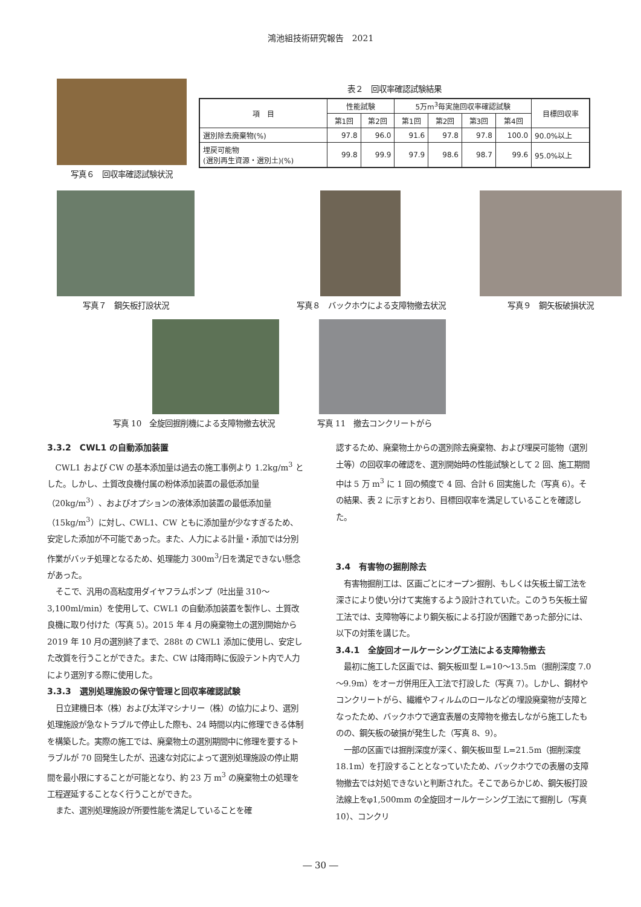鴻池組技術研究報告　2021
写真６　回収率確認試験状況 表２　回収率確認試験結果
| 項 目 | 性能試験 | | 5万m<sup>3</sup>毎実施回収率確認試験 | | | | 目標回収率 |
| --- | --- | --- | --- | --- | --- | --- | --- |
| | 第1回 | 第2回 | 第1回 | 第2回 | 第3回 | 第4回 | |
| 選別除去廃棄物(%) | 97.8 | 96.0 | 91.6 | 97.8 | 97.8 | 100.0 | 90.0%以上 |
| 埋戻可能物 (選別再生資源・選別土)(%) | 99.8 | 99.9 | 97.9 | 98.6 | 98.7 | 99.6 | 95.0%以上 |
写真７　鋼矢板打設状況 写真８　バックホウによる支障物撤去状況 写真９　鋼矢板破損状況
写真 10　全旋回掘削機による支障物撤去状況
写真 11　撤去コンクリートがら
3.3.2　CWL1 の自動添加装置
CWL1 および CW の基本添加量は過去の施工事例より 1.2kg/m<sup>3</sup> とした。しかし、土質改良機付属の粉体添加装置の最低添加量（20kg/m<sup>3</sup>）、およびオプションの液体添加装置の最低添加量（15kg/m<sup>3</sup>）に対し、CWL1、CW ともに添加量が少なすぎるため、安定した添加が不可能であった。また、人力による計量・添加では分別作業がバッチ処理となるため、処理能力 300m<sup>3</sup>/日を満足できない懸念があった。
そこで、汎用の高粘度用ダイヤフラムポンプ（吐出量 310～3,100ml/min）を使用して、CWL1 の自動添加装置を製作し、土質改良機に取り付けた（写真 5）。2015 年 4 月の廃棄物土の選別開始から 2019 年 10 月の選別終了まで、288t の CWL1 添加に使用し、安定した改質を行うことができた。また、CW は降雨時に仮設テント内で人力により選別する際に使用した。
3.3.3　選別処理施設の保守管理と回収率確認試験
日立建機日本（株）および太洋マシナリー（株）の協力により、選別処理施設が急なトラブルで停止した際も、24 時間以内に修理できる体制を構築した。実際の施工では、廃棄物土の選別期間中に修理を要するトラブルが 70 回発生したが、迅速な対応によって選別処理施設の停止期間を最小限にすることが可能となり、約 23 万 m<sup>3</sup> の廃棄物土の処理を工程遅延することなく行うことができた。
また、選別処理施設が所要性能を満足していることを確
認するため、廃棄物土からの選別除去廃棄物、および埋戻可能物（選別土等）の回収率の確認を、選別開始時の性能試験として 2 回、施工期間中は 5 万 m<sup>3</sup> に 1 回の頻度で 4 回、合計 6 回実施した（写真 6）。その結果、表 2 に示すとおり、目標回収率を満足していることを確認した。
3.4　有害物の掘削除去
有害物掘削工は、区画ごとにオープン掘削、もしくは矢板土留工法を深さにより使い分けて実施するよう設計されていた。このうち矢板土留工法では、支障物等により鋼矢板による打設が困難であった部分には、以下の対策を講じた。
3.4.1　全旋回オールケーシング工法による支障物撤去
最初に施工した区画では、鋼矢板Ⅲ型 L=10～13.5m（掘削深度 7.0～9.9m）をオーガ併用圧入工法で打設した（写真 7）。しかし、鋼材やコンクリートがら、繊維やフィルムのロールなどの埋設廃棄物が支障となったため、バックホウで適宜表層の支障物を撤去しながら施工したものの、鋼矢板の破損が発生した（写真 8、9）。
一部の区画では掘削深度が深く、鋼矢板Ⅲ型 L=21.5m（掘削深度 18.1m）を打設することとなっていたため、バックホウでの表層の支障物撤去では対処できないと判断された。そこであらかじめ、鋼矢板打設法線上をφ1,500mm の全旋回オールケーシング工法にて掘削し（写真 10）、コンクリ
― 30 ―